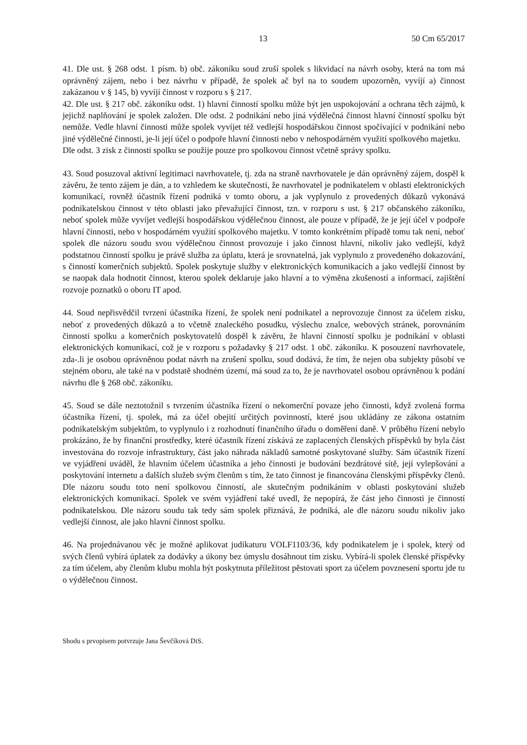13 50 Cm 65/2017
41. Dle ust. § 268 odst. 1 písm. b) obč. zákoníku soud zruší spolek s likvidací na návrh osoby, která na tom má oprávněný zájem, nebo i bez návrhu v případě, že spolek ač byl na to soudem upozorněn, vyvíjí a) činnost zakázanou v § 145, b) vyvíjí činnost v rozporu s § 217.
42. Dle ust. § 217 obč. zákoníku odst. 1) hlavní činností spolku může být jen uspokojování a ochrana těch zájmů, k jejichž naplňování je spolek založen. Dle odst. 2 podnikání nebo jiná výdělečná činnost hlavní činností spolku být nemůže. Vedle hlavní činnosti může spolek vyvíjet též vedlejší hospodářskou činnost spočívající v podnikání nebo jiné výdělečné činnosti, je-li její účel o podpoře hlavní činnosti nebo v nehospodárném využití spolkového majetku.
Dle odst. 3 zisk z činnosti spolku se použije pouze pro spolkovou činnost včetně správy spolku.
43. Soud posuzoval aktivní legitimaci navrhovatele, tj. zda na straně navrhovatele je dán oprávněný zájem, dospěl k závěru, že tento zájem je dán, a to vzhledem ke skutečnosti, že navrhovatel je podnikatelem v oblasti elektronických komunikací, rovněž účastník řízení podniká v tomto oboru, a jak vyplynulo z provedených důkazů vykonává podnikatelskou činnost v této oblasti jako převažující činnost, tzn. v rozporu s ust. § 217 občanského zákoníku, neboť spolek může vyvíjet vedlejší hospodářskou výdělečnou činnost, ale pouze v případě, že je její účel v podpoře hlavní činnosti, nebo v hospodárném využití spolkového majetku. V tomto konkrétním případě tomu tak není, neboť spolek dle názoru soudu svou výdělečnou činnost provozuje i jako činnost hlavní, nikoliv jako vedlejší, když podstatnou činností spolku je právě služba za úplatu, která je srovnatelná, jak vyplynulo z provedeného dokazování, s činností komerčních subjektů. Spolek poskytuje služby v elektronických komunikacích a jako vedlejší činnost by se naopak dala hodnotit činnost, kterou spolek deklaruje jako hlavní a to výměna zkušeností a informací, zajištění rozvoje poznatků o oboru IT apod.
44. Soud nepřisvědčil tvrzení účastníka řízení, že spolek není podnikatel a neprovozuje činnost za účelem zisku, neboť z provedených důkazů a to včetně znaleckého posudku, výslechu znalce, webových stránek, porovnáním činnosti spolku a komerčních poskytovatelů dospěl k závěru, že hlavní činností spolku je podnikání v oblasti elektronických komunikací, což je v rozporu s požadavky § 217 odst. 1 obč. zákoníku. K posouzení navrhovatele, zda-.li je osobou oprávněnou podat návrh na zrušení spolku, soud dodává, že tím, že nejen oba subjekty působí ve stejném oboru, ale také na v podstatě shodném území, má soud za to, že je navrhovatel osobou oprávněnou k podání návrhu dle § 268 obč. zákoníku.
45. Soud se dále neztotožnil s tvrzením účastníka řízení o nekomerční povaze jeho činnosti, když zvolená forma účastníka řízení, tj. spolek, má za účel obejití určitých povinností, které jsou ukládány ze zákona ostatním podnikatelským subjektům, to vyplynulo i z rozhodnutí finančního úřadu o doměření daně. V průběhu řízení nebylo prokázáno, že by finanční prostředky, které účastník řízení získává ze zaplacených členských příspěvků by byla část investována do rozvoje infrastruktury, část jako náhrada nákladů samotné poskytované služby. Sám účastník řízení ve vyjádření uváděl, že hlavním účelem účastníka a jeho činnosti je budování bezdrátové sítě, její vylepšování a poskytování internetu a dalších služeb svým členům s tím, že tato činnost je financována členskými příspěvky členů. Dle názoru soudu toto není spolkovou činností, ale skutečným podnikáním v oblasti poskytování služeb elektronických komunikací. Spolek ve svém vyjádření také uvedl, že nepopírá, že část jeho činnosti je činností podnikatelskou. Dle názoru soudu tak tedy sám spolek přiznává, že podniká, ale dle názoru soudu nikoliv jako vedlejší činnost, ale jako hlavní činnost spolku.
46. Na projednávanou věc je možné aplikovat judikaturu VOLF1103/36, kdy podnikatelem je i spolek, který od svých členů vybírá úplatek za dodávky a úkony bez úmyslu dosáhnout tím zisku. Vybírá-li spolek členské příspěvky za tím účelem, aby členům klubu mohla být poskytnuta příležitost pěstovati sport za účelem povznesení sportu jde tu o výdělečnou činnost.
Shodu s prvopisem potvrzuje Jana Ševčíková DiS.